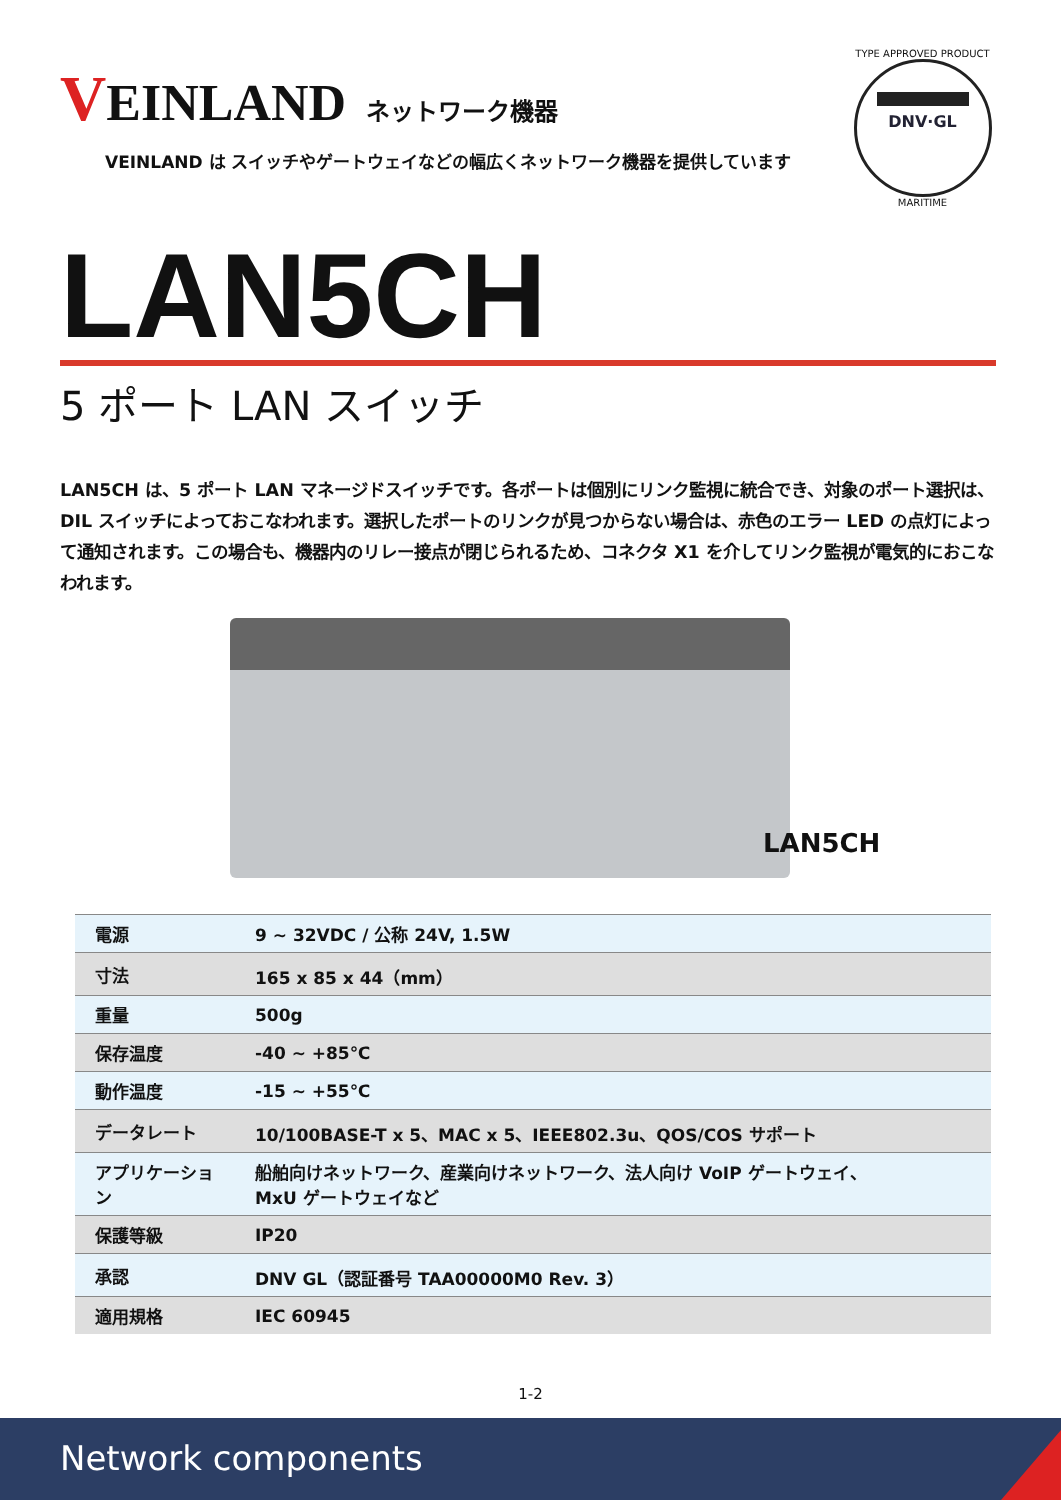VEINLAND
ネットワーク機器
VEINLAND は スイッチやゲートウェイなどの幅広くネットワーク機器を提供しています
TYPE APPROVED PRODUCT
DNV·GL
MARITIME
LAN5CH
5 ポート LAN スイッチ
LAN5CH は、5 ポート LAN マネージドスイッチです。各ポートは個別にリンク監視に統合でき、対象のポート選択は、DIL スイッチによっておこなわれます。選択したポートのリンクが見つからない場合は、赤色のエラー LED の点灯によって通知されます。この場合も、機器内のリレー接点が閉じられるため、コネクタ X1 を介してリンク監視が電気的におこなわれます。
LAN5CH
| 電源 | 9 ~ 32VDC / 公称 24V, 1.5W |
| 寸法 | 165 x 85 x 44（mm） |
| 重量 | 500g |
| 保存温度 | -40 ~ +85℃ |
| 動作温度 | -15 ~ +55℃ |
| データレート | 10/100BASE-T x 5、MAC x 5、IEEE802.3u、QOS/COS サポート |
| アプリケーション | 船舶向けネットワーク、産業向けネットワーク、法人向け VoIP ゲートウェイ、 MxU ゲートウェイなど |
| 保護等級 | IP20 |
| 承認 | DNV GL（認証番号 TAA00000M0 Rev. 3） |
| 適用規格 | IEC 60945 |
1-2
Network components